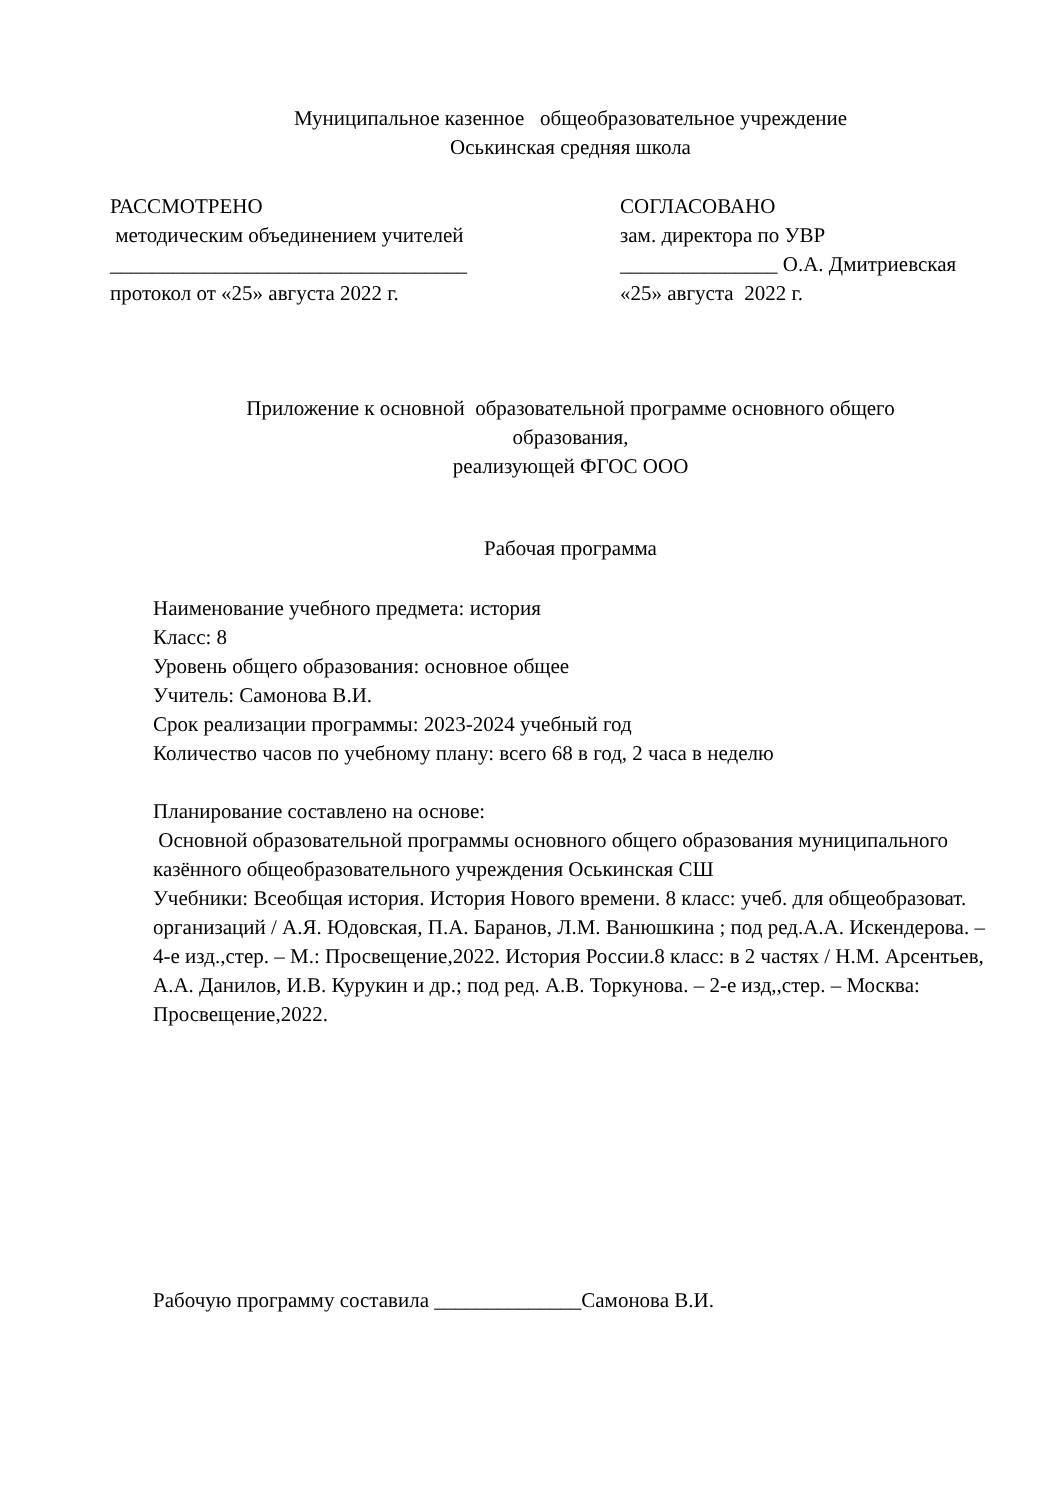Муниципальное казенное общеобразовательное учреждение
Оськинская средняя школа
РАССМОТРЕНО
методическим объединением учителей
__________________________________
протокол от «25» августа 2022 г.
СОГЛАСОВАНО
зам. директора по УВР
_______________ О.А. Дмитриевская
«25» августа 2022 г.
Приложение к основной образовательной программе основного общего
образования,
реализующей ФГОС ООО
Рабочая программа
Наименование учебного предмета: история
Класс: 8
Уровень общего образования: основное общее
Учитель: Самонова В.И.
Срок реализации программы: 2023-2024 учебный год
Количество часов по учебному плану: всего 68 в год, 2 часа в неделю
Планирование составлено на основе:
Основной образовательной программы основного общего образования муниципального казённого общеобразовательного учреждения Оськинская СШ
Учебники: Всеобщая история. История Нового времени. 8 класс: учеб. для общеобразоват. организаций / А.Я. Юдовская, П.А. Баранов, Л.М. Ванюшкина ; под ред.А.А. Искендерова. – 4-е изд.,стер. – М.: Просвещение,2022. История России.8 класс: в 2 частях / Н.М. Арсентьев, А.А. Данилов, И.В. Курукин и др.; под ред. А.В. Торкунова. – 2-е изд,,стер. – Москва: Просвещение,2022.
Рабочую программу составила ______________Самонова В.И.